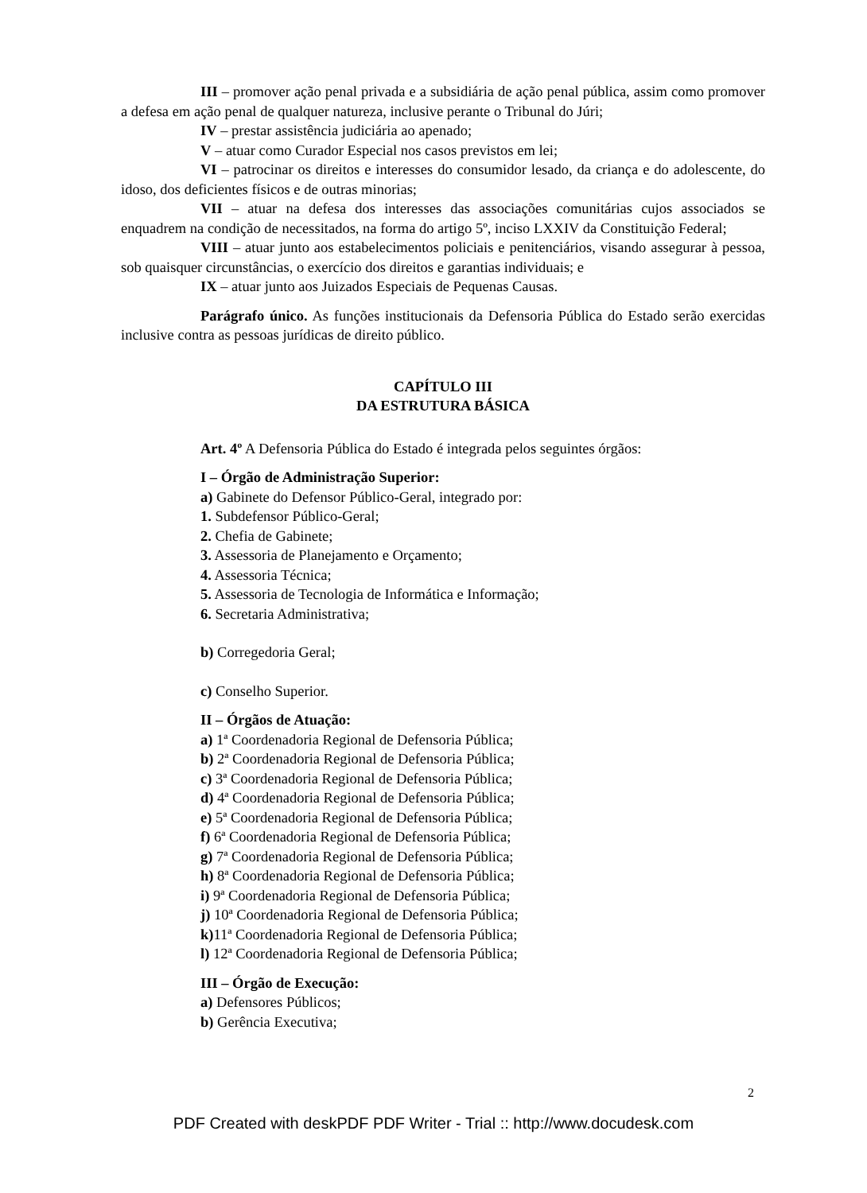III – promover ação penal privada e a subsidiária de ação penal pública, assim como promover a defesa em ação penal de qualquer natureza, inclusive perante o Tribunal do Júri;
IV – prestar assistência judiciária ao apenado;
V – atuar como Curador Especial nos casos previstos em lei;
VI – patrocinar os direitos e interesses do consumidor lesado, da criança e do adolescente, do idoso, dos deficientes físicos e de outras minorias;
VII – atuar na defesa dos interesses das associações comunitárias cujos associados se enquadrem na condição de necessitados, na forma do artigo 5º, inciso LXXIV da Constituição Federal;
VIII – atuar junto aos estabelecimentos policiais e penitenciários, visando assegurar à pessoa, sob quaisquer circunstâncias, o exercício dos direitos e garantias individuais; e
IX – atuar junto aos Juizados Especiais de Pequenas Causas.
Parágrafo único. As funções institucionais da Defensoria Pública do Estado serão exercidas inclusive contra as pessoas jurídicas de direito público.
CAPÍTULO III
DA ESTRUTURA BÁSICA
Art. 4º A Defensoria Pública do Estado é integrada pelos seguintes órgãos:
I – Órgão de Administração Superior:
a) Gabinete do Defensor Público-Geral, integrado por:
1. Subdefensor Público-Geral;
2. Chefia de Gabinete;
3. Assessoria de Planejamento e Orçamento;
4. Assessoria Técnica;
5. Assessoria de Tecnologia de Informática e Informação;
6. Secretaria Administrativa;
b) Corregedoria Geral;
c) Conselho Superior.
II – Órgãos de Atuação:
a) 1ª Coordenadoria Regional de Defensoria Pública;
b) 2ª Coordenadoria Regional de Defensoria Pública;
c) 3ª Coordenadoria Regional de Defensoria Pública;
d) 4ª Coordenadoria Regional de Defensoria Pública;
e) 5ª Coordenadoria Regional de Defensoria Pública;
f) 6ª Coordenadoria Regional de Defensoria Pública;
g) 7ª Coordenadoria Regional de Defensoria Pública;
h) 8ª Coordenadoria Regional de Defensoria Pública;
i) 9ª Coordenadoria Regional de Defensoria Pública;
j) 10ª Coordenadoria Regional de Defensoria Pública;
k) 11ª Coordenadoria Regional de Defensoria Pública;
l) 12ª Coordenadoria Regional de Defensoria Pública;
III – Órgão de Execução:
a) Defensores Públicos;
b) Gerência Executiva;
2
PDF Created with deskPDF PDF Writer - Trial :: http://www.docudesk.com